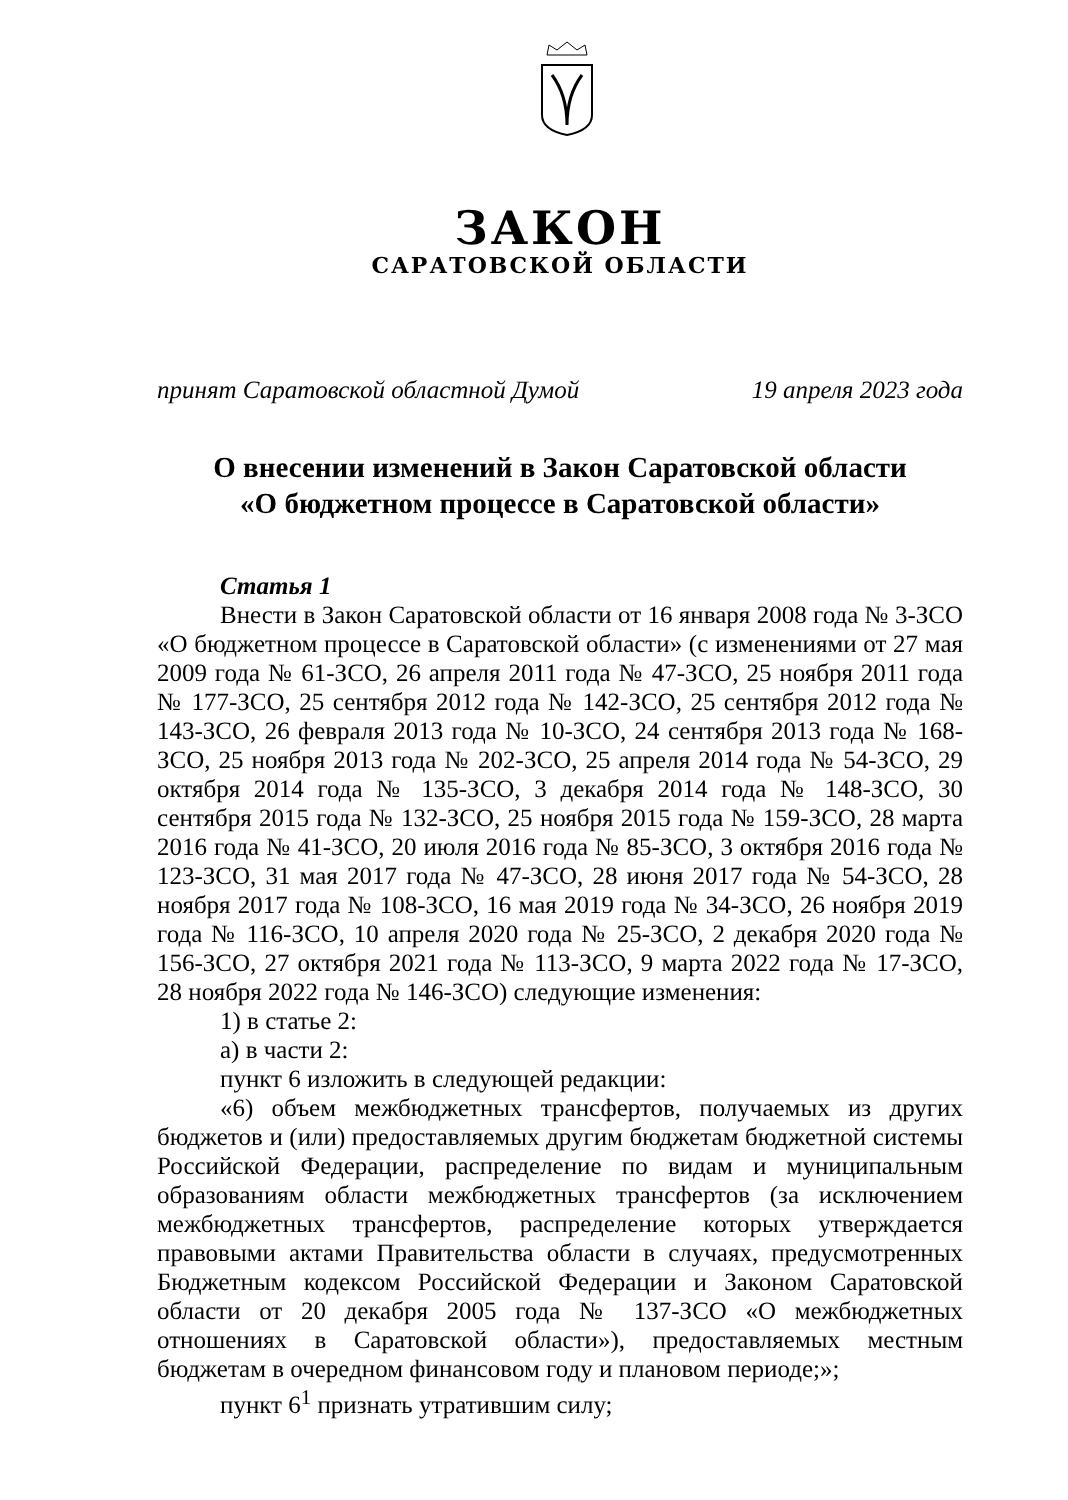ЗАКОН
САРАТОВСКОЙ ОБЛАСТИ
принят Саратовской областной Думой 19 апреля 2023 года
О внесении изменений в Закон Саратовской области
«О бюджетном процессе в Саратовской области»
Статья 1
Внести в Закон Саратовской области от 16 января 2008 года № 3-ЗСО «О бюджетном процессе в Саратовской области» (с изменениями от 27 мая 2009 года № 61-ЗСО, 26 апреля 2011 года № 47-ЗСО, 25 ноября 2011 года № 177-ЗСО, 25 сентября 2012 года № 142-ЗСО, 25 сентября 2012 года № 143-ЗСО, 26 февраля 2013 года № 10-ЗСО, 24 сентября 2013 года № 168-ЗСО, 25 ноября 2013 года № 202-ЗСО, 25 апреля 2014 года № 54-ЗСО, 29 октября 2014 года № 135-ЗСО, 3 декабря 2014 года № 148-ЗСО, 30 сентября 2015 года № 132-ЗСО, 25 ноября 2015 года № 159-ЗСО, 28 марта 2016 года № 41-ЗСО, 20 июля 2016 года № 85-ЗСО, 3 октября 2016 года № 123-ЗСО, 31 мая 2017 года № 47-ЗСО, 28 июня 2017 года № 54-ЗСО, 28 ноября 2017 года № 108-ЗСО, 16 мая 2019 года № 34-ЗСО, 26 ноября 2019 года № 116-ЗСО, 10 апреля 2020 года № 25-ЗСО, 2 декабря 2020 года № 156-ЗСО, 27 октября 2021 года № 113-ЗСО, 9 марта 2022 года № 17-ЗСО, 28 ноября 2022 года № 146-ЗСО) следующие изменения:
1) в статье 2:
а) в части 2:
пункт 6 изложить в следующей редакции:
«6) объем межбюджетных трансфертов, получаемых из других бюджетов и (или) предоставляемых другим бюджетам бюджетной системы Российской Федерации, распределение по видам и муниципальным образованиям области межбюджетных трансфертов (за исключением межбюджетных трансфертов, распределение которых утверждается правовыми актами Правительства области в случаях, предусмотренных Бюджетным кодексом Российской Федерации и Законом Саратовской области от 20 декабря 2005 года № 137-ЗСО «О межбюджетных отношениях в Саратовской области»), предоставляемых местным бюджетам в очередном финансовом году и плановом периоде;»;
пункт 6<sup>1</sup> признать утратившим силу;